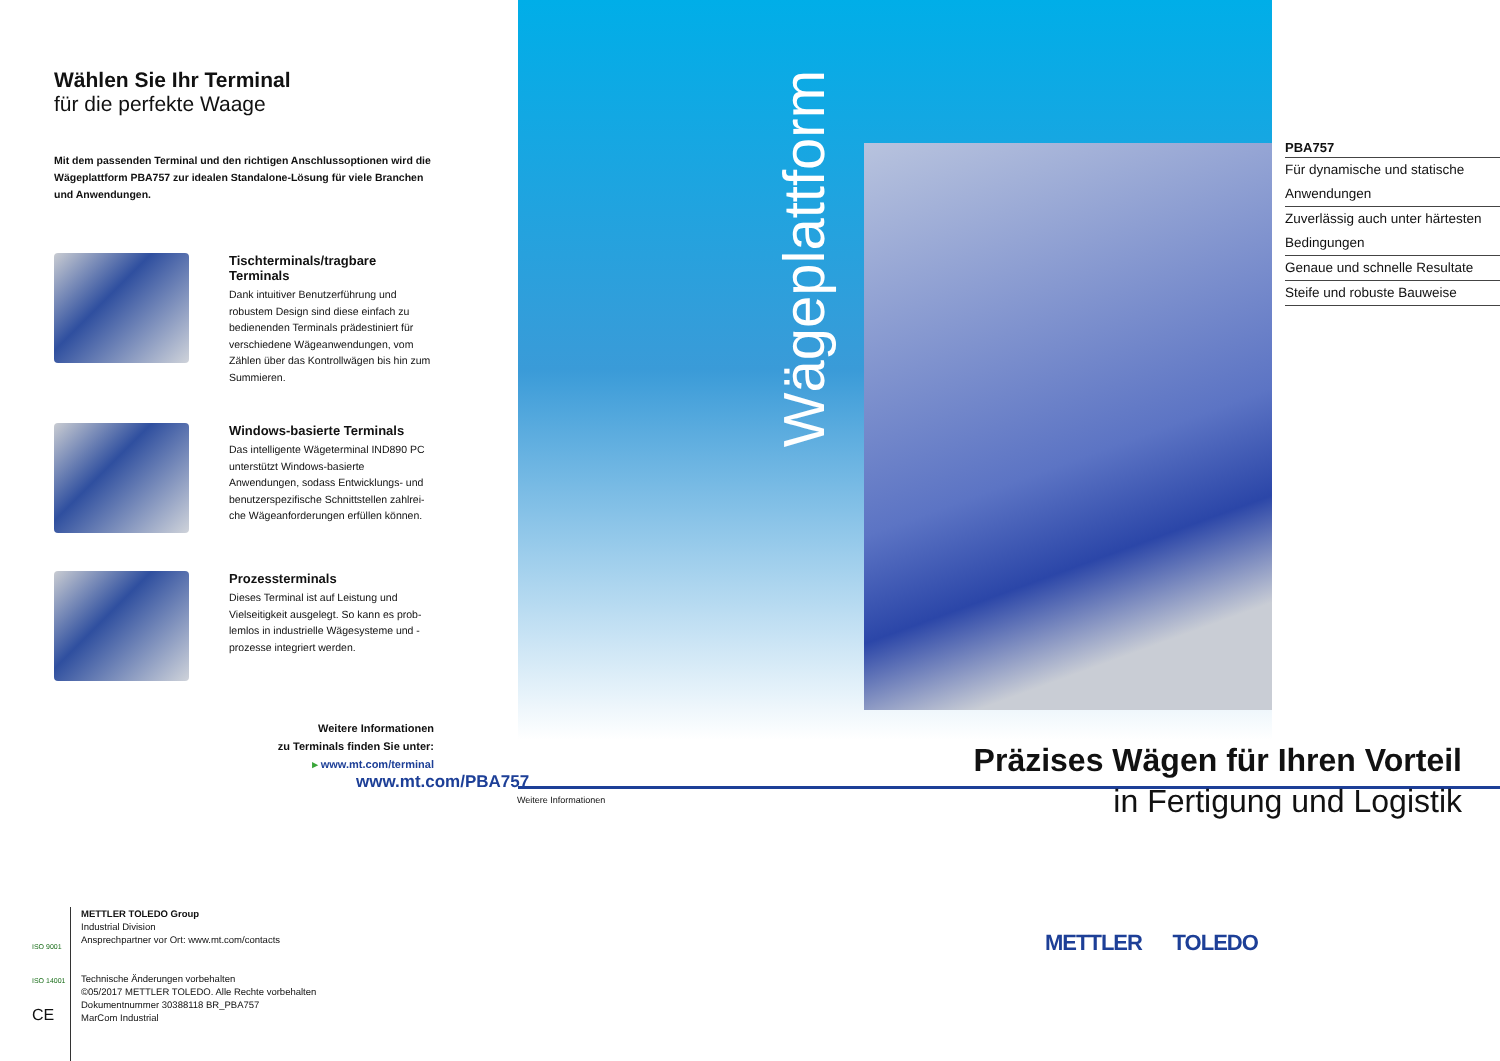Wählen Sie Ihr Terminal
für die perfekte Waage
Mit dem passenden Terminal und den richtigen Anschlussoptionen wird die Wägeplattform PBA757 zur idealen Standalone-Lösung für viele Branchen und Anwendungen.
Tischterminals/tragbare Terminals
Dank intuitiver Benutzerführung und robustem Design sind diese einfach zu bedienenden Terminals prädestiniert für verschiedene Wägeanwendungen, vom Zählen über das Kontrollwägen bis hin zum Summieren.
Windows-basierte Terminals
Das intelligente Wägeterminal IND890 PC unterstützt Windows-basierte Anwendungen, sodass Entwicklungs- und benutzerspezifische Schnittstellen zahlrei-che Wägeanforderungen erfüllen können.
Prozessterminals
Dieses Terminal ist auf Leistung und Vielseitigkeit ausgelegt. So kann es prob-lemlos in industrielle Wägesysteme und -prozesse integriert werden.
Weitere Informationen
zu Terminals finden Sie unter:
▸ www.mt.com/terminal
Wägeplattform
PBA757
Für dynamische und statische Anwendungen
Zuverlässig auch unter härtesten Bedingungen
Genaue und schnelle Resultate
Steife und robuste Bauweise
www.mt.com/PBA757
Weitere Informationen
Präzises Wägen für Ihren Vorteil
in Fertigung und Logistik
ISO 9001
ISO 14001
CE
METTLER TOLEDO Group
Industrial Division
Ansprechpartner vor Ort: www.mt.com/contacts
Technische Änderungen vorbehalten
©05/2017 METTLER TOLEDO. Alle Rechte vorbehalten
Dokumentnummer 30388118 BR_PBA757
MarCom Industrial
METTLER TOLEDO